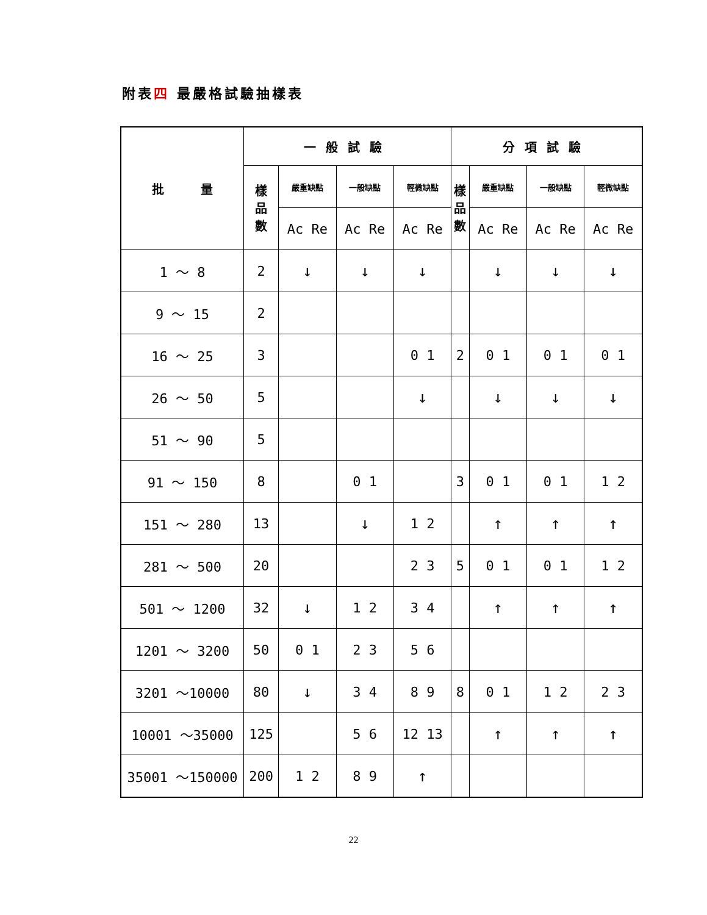附表四 最嚴格試驗抽樣表
| 批 量 | 一般試驗 | | | | 分項試驗 | | | |
| --- | --- | --- | --- | --- | --- | --- | --- | --- |
| | 樣 品 數 | 嚴重缺點 | 一般缺點 | 輕微缺點 | 樣 品 數 | 嚴重缺點 | 一般缺點 | 輕微缺點 |
| | | Ac Re | Ac Re | Ac Re | | Ac Re | Ac Re | Ac Re |
| 1 ～ 8 | 2 | ↓ | ↓ | ↓ | | ↓ | ↓ | ↓ |
| 9 ～ 15 | 2 | | | | | | | |
| 16 ～ 25 | 3 | | | 0 1 | 2 | 0 1 | 0 1 | 0 1 |
| 26 ～ 50 | 5 | | | ↓ | | ↓ | ↓ | ↓ |
| 51 ～ 90 | 5 | | | | | | | |
| 91 ～ 150 | 8 | | 0 1 | | 3 | 0 1 | 0 1 | 1 2 |
| 151 ～ 280 | 13 | | ↓ | 1 2 | | ↑ | ↑ | ↑ |
| 281 ～ 500 | 20 | | | 2 3 | 5 | 0 1 | 0 1 | 1 2 |
| 501 ～ 1200 | 32 | ↓ | 1 2 | 3 4 | | ↑ | ↑ | ↑ |
| 1201 ～ 3200 | 50 | 0 1 | 2 3 | 5 6 | | | | |
| 3201 ～10000 | 80 | ↓ | 3 4 | 8 9 | 8 | 0 1 | 1 2 | 2 3 |
| 10001 ～35000 | 125 | | 5 6 | 12 13 | | ↑ | ↑ | ↑ |
| 35001 ～150000 | 200 | 1 2 | 8 9 | ↑ | | | | |
22